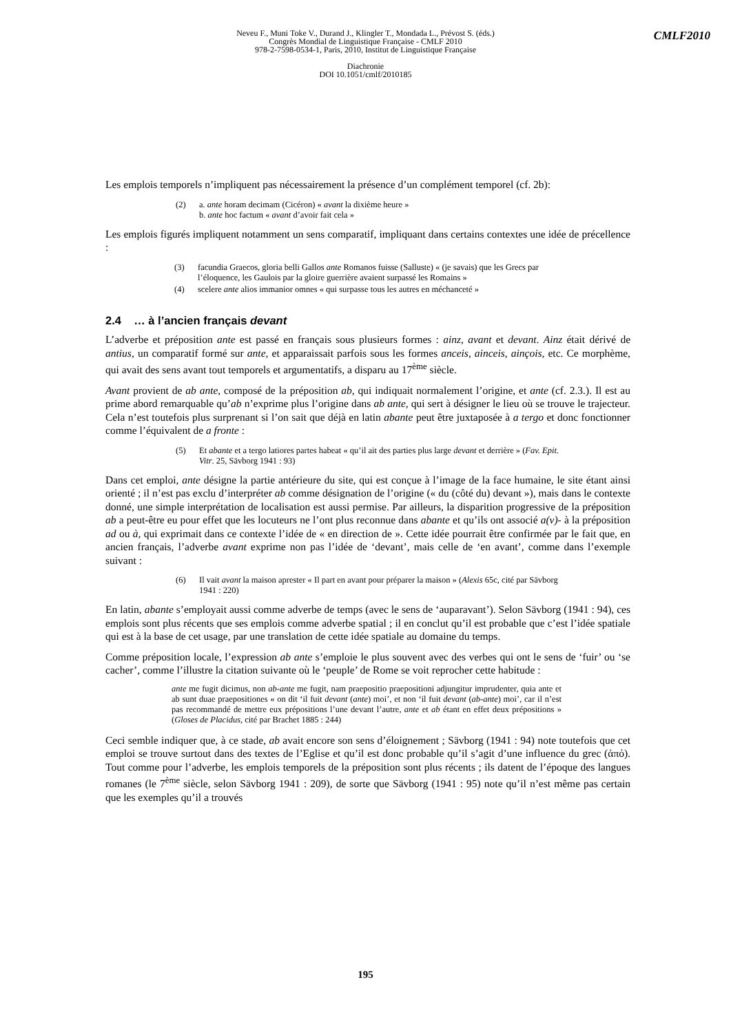Neveu F., Muni Toke V., Durand J., Klingler T., Mondada L., Prévost S. (éds.)
Congrès Mondial de Linguistique Française - CMLF 2010
978-2-7598-0534-1, Paris, 2010, Institut de Linguistique Française
Diachronie
DOI 10.1051/cmlf/2010185
CMLF2010
Les emplois temporels n’impliquent pas nécessairement la présence d’un complément temporel (cf. 2b):
| (2) | a. ante horam decimam (Cicéron) « avant la dixième heure » b. ante hoc factum « avant d’avoir fait cela » |
Les emplois figurés impliquent notamment un sens comparatif, impliquant dans certains contextes une idée de précellence :
| (3) | facundia Graecos, gloria belli Gallos ante Romanos fuisse (Salluste) « (je savais) que les Grecs par l’éloquence, les Gaulois par la gloire guerrière avaient surpassé les Romains » |
| (4) | scelere ante alios immanior omnes « qui surpasse tous les autres en méchanceté » |
2.4 … à l’ancien français devant
L’adverbe et préposition ante est passé en français sous plusieurs formes : ainz, avant et devant. Ainz était dérivé de antius, un comparatif formé sur ante, et apparaissait parfois sous les formes anceis, ainceis, ainçois, etc. Ce morphème, qui avait des sens avant tout temporels et argumentatifs, a disparu au 17<sup>ème</sup> siècle.
Avant provient de ab ante, composé de la préposition ab, qui indiquait normalement l’origine, et ante (cf. 2.3.). Il est au prime abord remarquable qu’ab n’exprime plus l’origine dans ab ante, qui sert à désigner le lieu où se trouve le trajecteur. Cela n’est toutefois plus surprenant si l’on sait que déjà en latin abante peut être juxtaposée à a tergo et donc fonctionner comme l’équivalent de a fronte :
| (5) | Et abante et a tergo latiores partes habeat « qu’il ait des parties plus large devant et derrière » ( Fav. Epit. Vitr . 25, Sävborg 1941 : 93) |
Dans cet emploi, ante désigne la partie antérieure du site, qui est conçue à l’image de la face humaine, le site étant ainsi orienté ; il n’est pas exclu d’interpréter ab comme désignation de l’origine (« du (côté du) devant »), mais dans le contexte donné, une simple interprétation de localisation est aussi permise. Par ailleurs, la disparition progressive de la préposition ab a peut-être eu pour effet que les locuteurs ne l’ont plus reconnue dans abante et qu’ils ont associé a(v)- à la préposition ad ou à, qui exprimait dans ce contexte l’idée de « en direction de ». Cette idée pourrait être confirmée par le fait que, en ancien français, l’adverbe avant exprime non pas l’idée de ‘devant’, mais celle de ‘en avant’, comme dans l’exemple suivant :
| (6) | Il vait avant la maison aprester « Il part en avant pour préparer la maison » ( Alexis 65c, cité par Sävborg 1941 : 220) |
En latin, abante s’employait aussi comme adverbe de temps (avec le sens de ‘auparavant’). Selon Sävborg (1941 : 94), ces emplois sont plus récents que ses emplois comme adverbe spatial ; il en conclut qu’il est probable que c’est l’idée spatiale qui est à la base de cet usage, par une translation de cette idée spatiale au domaine du temps.
Comme préposition locale, l’expression ab ante s’emploie le plus souvent avec des verbes qui ont le sens de ‘fuir’ ou ‘se cacher’, comme l’illustre la citation suivante où le ‘peuple’ de Rome se voit reprocher cette habitude :
ante me fugit dicimus, non ab-ante me fugit, nam praepositio praepositioni adjungitur imprudenter, quia ante et ab sunt duae praepositiones « on dit ‘il fuit devant (ante) moi’, et non ‘il fuit devant (ab-ante) moi’, car il n’est pas recommandé de mettre eux prépositions l’une devant l’autre, ante et ab étant en effet deux prépositions » (Gloses de Placidus, cité par Brachet 1885 : 244)
Ceci semble indiquer que, à ce stade, ab avait encore son sens d’éloignement ; Sävborg (1941 : 94) note toutefois que cet emploi se trouve surtout dans des textes de l’Eglise et qu’il est donc probable qu’il s’agit d’une influence du grec (ἀπό). Tout comme pour l’adverbe, les emplois temporels de la préposition sont plus récents ; ils datent de l’époque des langues romanes (le 7<sup>ème</sup> siècle, selon Sävborg 1941 : 209), de sorte que Sävborg (1941 : 95) note qu’il n’est même pas certain que les exemples qu’il a trouvés
195